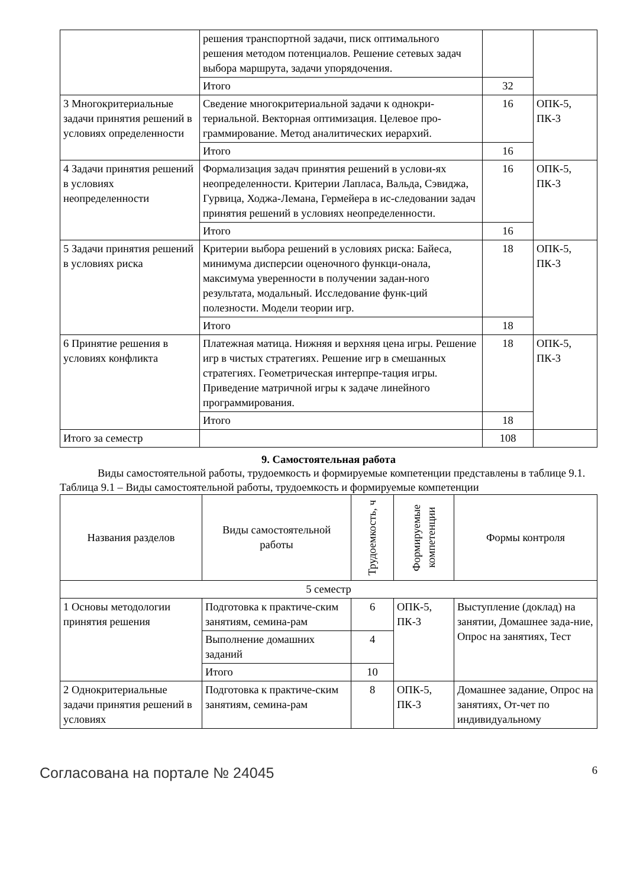| | решения транспортной задачи, писк оптимального решения методом потенциалов. Решение сетевых задач выбора маршрута, задачи упорядочения. | | |
| | Итого | 32 | |
| 3 Многокритериальные задачи принятия решений в условиях определенности | Сведение многокритериальной задачи к однокри-териальной. Векторная оптимизация. Целевое про-граммирование. Метод аналитических иерархий. | 16 | ОПК-5, ПК-3 |
| | Итого | 16 | |
| 4 Задачи принятия решений в условиях неопределенности | Формализация задач принятия решений в услови-ях неопределенности. Критерии Лапласа, Вальда, Сэвиджа, Гурвица, Ходжа-Лемана, Гермейера в ис-следовании задач принятия решений в условиях неопределенности. | 16 | ОПК-5, ПК-3 |
| | Итого | 16 | |
| 5 Задачи принятия решений в условиях риска | Критерии выбора решений в условиях риска: Байеса, минимума дисперсии оценочного функци-онала, максимума уверенности в получении задан-ного результата, модальный. Исследование функ-ций полезности. Модели теории игр. | 18 | ОПК-5, ПК-3 |
| | Итого | 18 | |
| 6 Принятие решения в условиях конфликта | Платежная матица. Нижняя и верхняя цена игры. Решение игр в чистых стратегиях. Решение игр в смешанных стратегиях. Геометрическая интерпре-тация игры. Приведение матричной игры к задаче линейного программирования. | 18 | ОПК-5, ПК-3 |
| | Итого | 18 | |
| Итого за семестр | | 108 | |
9. Самостоятельная работа
Виды самостоятельной работы, трудоемкость и формируемые компетенции представлены в таблице 9.1.
Таблица 9.1 – Виды самостоятельной работы, трудоемкость и формируемые компетенции
| Названия разделов | Виды самостоятельной работы | Трудоемкость, ч | Формируемые компетенции | Формы контроля |
| --- | --- | --- | --- | --- |
| 5 семестр | | | | |
| 1 Основы методологии принятия решения | Подготовка к практиче-ским занятиям, семина-рам | 6 | ОПК-5, ПК-3 | Выступление (доклад) на занятии, Домашнее зада-ние, Опрос на занятиях, Тест |
| | Выполнение домашних заданий | 4 | | |
| | Итого | 10 | | |
| 2 Однокритериальные задачи принятия решений в условиях | Подготовка к практиче-ским занятиям, семина-рам | 8 | ОПК-5, ПК-3 | Домашнее задание, Опрос на занятиях, От-чет по индивидуальному |
Согласована на портале № 24045 6